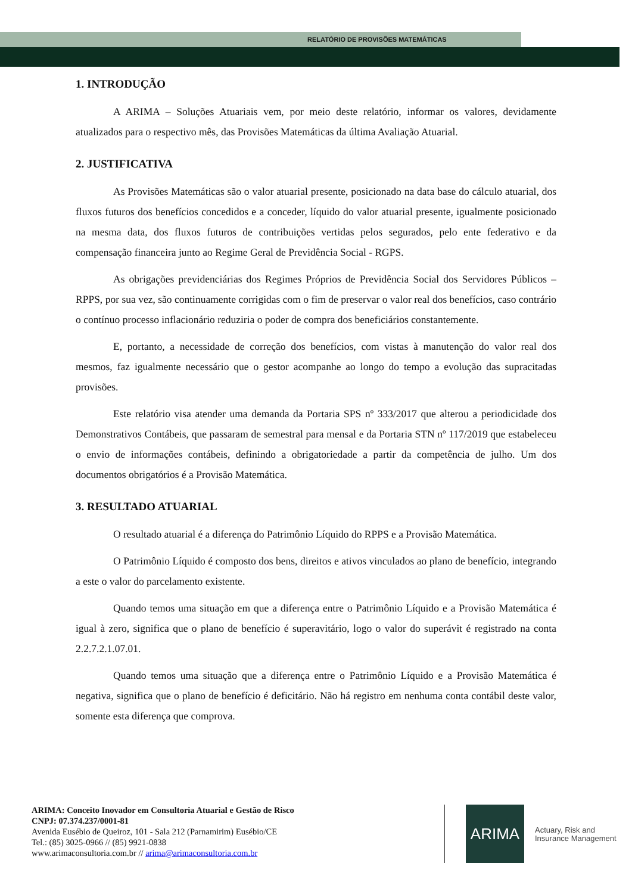RELATÓRIO DE PROVISÕES MATEMÁTICAS
1. INTRODUÇÃO
A ARIMA – Soluções Atuariais vem, por meio deste relatório, informar os valores, devidamente atualizados para o respectivo mês, das Provisões Matemáticas da última Avaliação Atuarial.
2. JUSTIFICATIVA
As Provisões Matemáticas são o valor atuarial presente, posicionado na data base do cálculo atuarial, dos fluxos futuros dos benefícios concedidos e a conceder, líquido do valor atuarial presente, igualmente posicionado na mesma data, dos fluxos futuros de contribuições vertidas pelos segurados, pelo ente federativo e da compensação financeira junto ao Regime Geral de Previdência Social - RGPS.
As obrigações previdenciárias dos Regimes Próprios de Previdência Social dos Servidores Públicos – RPPS, por sua vez, são continuamente corrigidas com o fim de preservar o valor real dos benefícios, caso contrário o contínuo processo inflacionário reduziria o poder de compra dos beneficiários constantemente.
E, portanto, a necessidade de correção dos benefícios, com vistas à manutenção do valor real dos mesmos, faz igualmente necessário que o gestor acompanhe ao longo do tempo a evolução das supracitadas provisões.
Este relatório visa atender uma demanda da Portaria SPS nº 333/2017 que alterou a periodicidade dos Demonstrativos Contábeis, que passaram de semestral para mensal e da Portaria STN nº 117/2019 que estabeleceu o envio de informações contábeis, definindo a obrigatoriedade a partir da competência de julho. Um dos documentos obrigatórios é a Provisão Matemática.
3. RESULTADO ATUARIAL
O resultado atuarial é a diferença do Patrimônio Líquido do RPPS e a Provisão Matemática.
O Patrimônio Líquido é composto dos bens, direitos e ativos vinculados ao plano de benefício, integrando a este o valor do parcelamento existente.
Quando temos uma situação em que a diferença entre o Patrimônio Líquido e a Provisão Matemática é igual à zero, significa que o plano de benefício é superavitário, logo o valor do superávit é registrado na conta 2.2.7.2.1.07.01.
Quando temos uma situação que a diferença entre o Patrimônio Líquido e a Provisão Matemática é negativa, significa que o plano de benefício é deficitário. Não há registro em nenhuma conta contábil deste valor, somente esta diferença que comprova.
ARIMA: Conceito Inovador em Consultoria Atuarial e Gestão de Risco
CNPJ: 07.374.237/0001-81
Avenida Eusébio de Queiroz, 101 - Sala 212 (Parnamirim) Eusébio/CE
Tel.: (85) 3025-0966 // (85) 9921-0838
www.arimaconsultoria.com.br // arima@arimaconsultoria.com.br
ARIMA
Actuary, Risk and
Insurance Management